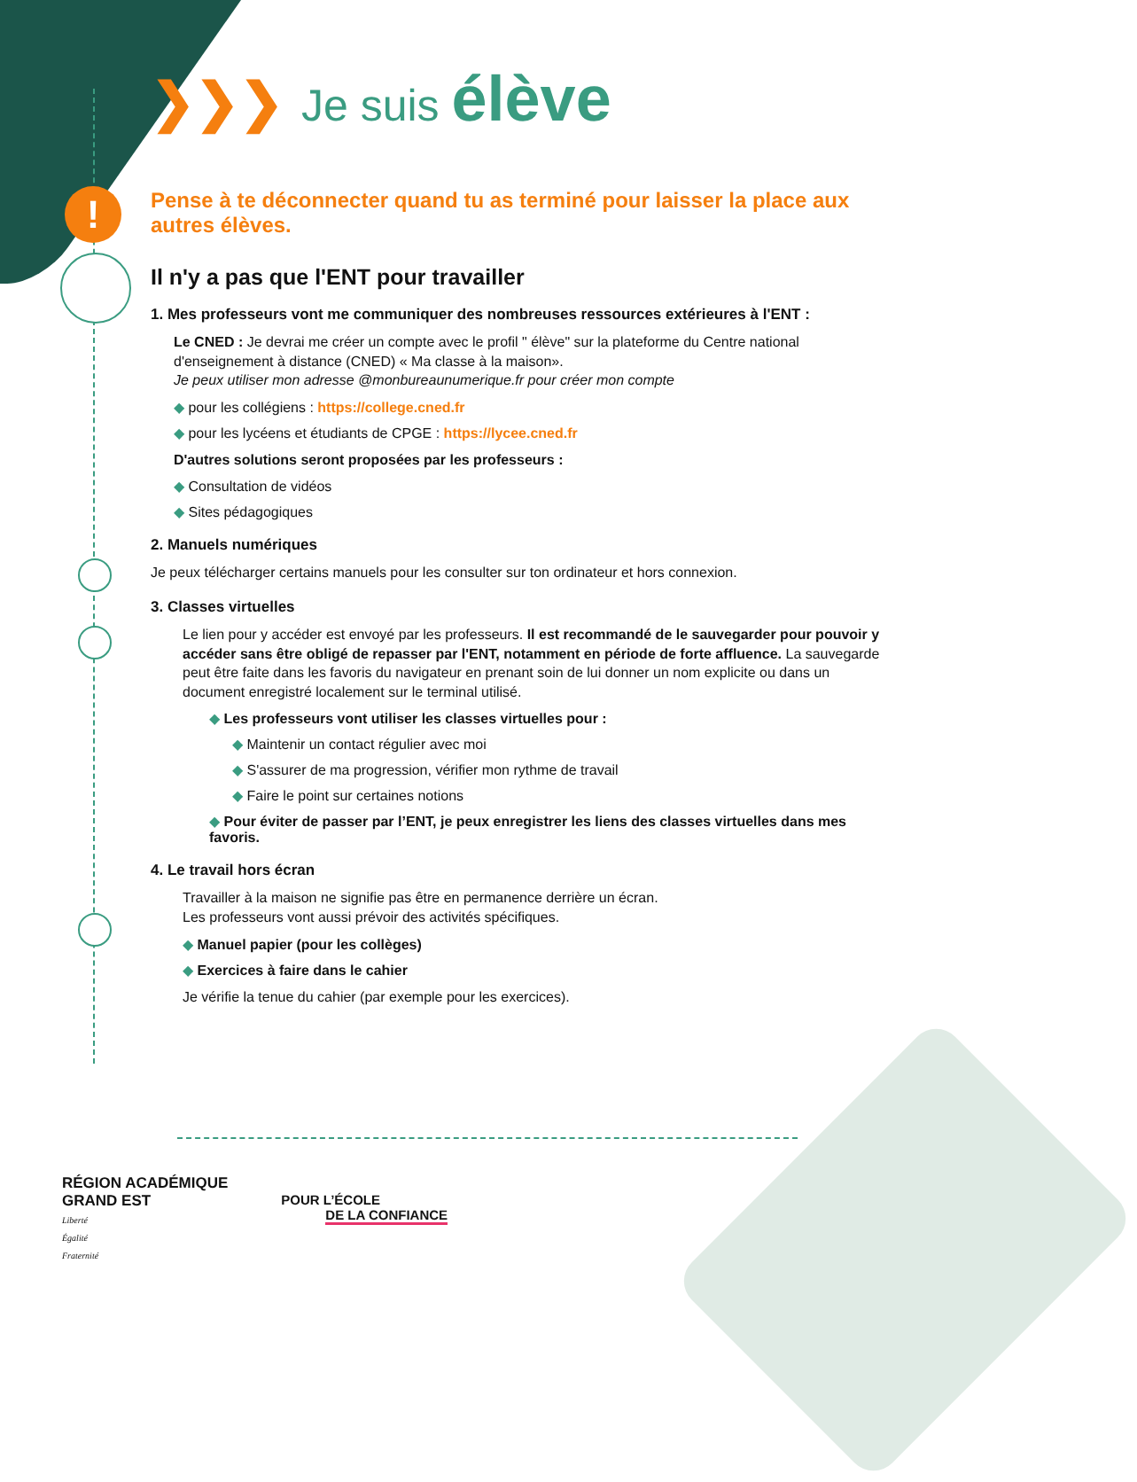!
❯❯❯ Je suis élève
Pense à te déconnecter quand tu as terminé pour laisser la place aux autres élèves.
Il n'y a pas que l'ENT pour travailler
1. Mes professeurs vont me communiquer des nombreuses ressources extérieures à l'ENT :
Le CNED : Je devrai me créer un compte avec le profil " élève" sur la plateforme du Centre national d'enseignement à distance (CNED) « Ma classe à la maison».
Je peux utiliser mon adresse @monbureaunumerique.fr pour créer mon compte
pour les collégiens : https://college.cned.fr
pour les lycéens et étudiants de CPGE : https://lycee.cned.fr
D'autres solutions seront proposées par les professeurs :
Consultation de vidéos
Sites pédagogiques
2. Manuels numériques
Je peux télécharger certains manuels pour les consulter sur ton ordinateur et hors connexion.
3. Classes virtuelles
Le lien pour y accéder est envoyé par les professeurs. Il est recommandé de le sauvegarder pour pouvoir y accéder sans être obligé de repasser par l'ENT, notamment en période de forte affluence. La sauvegarde peut être faite dans les favoris du navigateur en prenant soin de lui donner un nom explicite ou dans un document enregistré localement sur le terminal utilisé.
Les professeurs vont utiliser les classes virtuelles pour :
Maintenir un contact régulier avec moi
S'assurer de ma progression, vérifier mon rythme de travail
Faire le point sur certaines notions
Pour éviter de passer par l’ENT, je peux enregistrer les liens des classes virtuelles dans mes favoris.
4. Le travail hors écran
Travailler à la maison ne signifie pas être en permanence derrière un écran.
Les professeurs vont aussi prévoir des activités spécifiques.
Manuel papier (pour les collèges)
Exercices à faire dans le cahier
Je vérifie la tenue du cahier (par exemple pour les exercices).
RÉGION ACADÉMIQUE
GRAND EST
Liberté
Égalité
Fraternité
POUR L’ÉCOLE
DE LA CONFIANCE